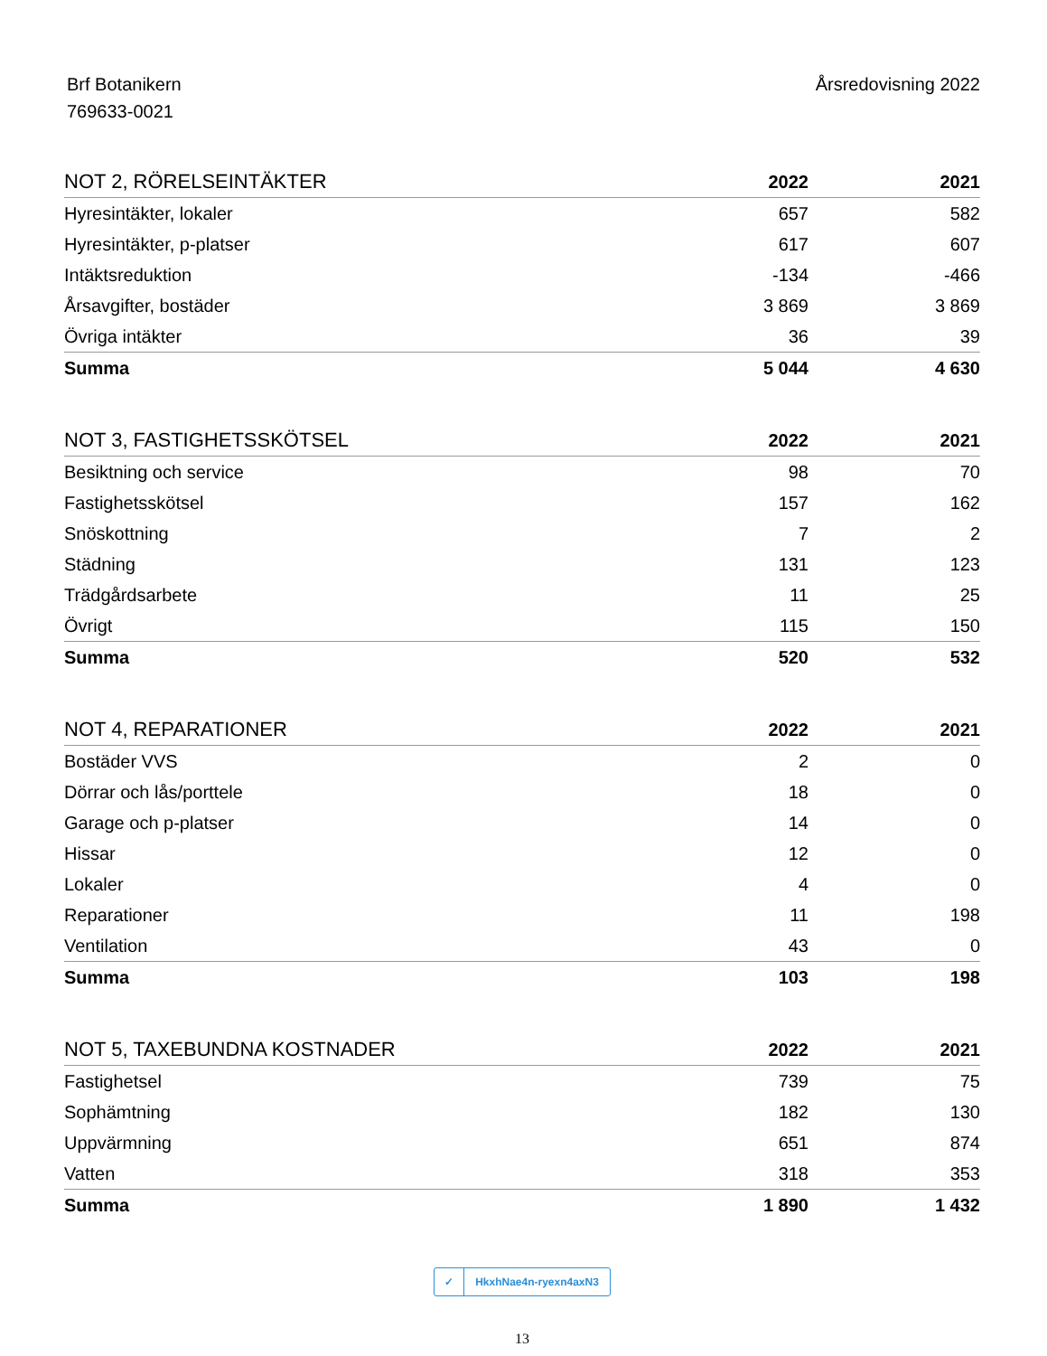Brf Botanikern
769633-0021
Årsredovisning 2022
| NOT 2, RÖRELSEINTÄKTER | 2022 | 2021 |
| --- | --- | --- |
| Hyresintäkter, lokaler | 657 | 582 |
| Hyresintäkter, p-platser | 617 | 607 |
| Intäktsreduktion | -134 | -466 |
| Årsavgifter, bostäder | 3 869 | 3 869 |
| Övriga intäkter | 36 | 39 |
| Summa | 5 044 | 4 630 |
| NOT 3, FASTIGHETSSKÖTSEL | 2022 | 2021 |
| --- | --- | --- |
| Besiktning och service | 98 | 70 |
| Fastighetsskötsel | 157 | 162 |
| Snöskottning | 7 | 2 |
| Städning | 131 | 123 |
| Trädgårdsarbete | 11 | 25 |
| Övrigt | 115 | 150 |
| Summa | 520 | 532 |
| NOT 4, REPARATIONER | 2022 | 2021 |
| --- | --- | --- |
| Bostäder VVS | 2 | 0 |
| Dörrar och lås/porttele | 18 | 0 |
| Garage och p-platser | 14 | 0 |
| Hissar | 12 | 0 |
| Lokaler | 4 | 0 |
| Reparationer | 11 | 198 |
| Ventilation | 43 | 0 |
| Summa | 103 | 198 |
| NOT 5, TAXEBUNDNA KOSTNADER | 2022 | 2021 |
| --- | --- | --- |
| Fastighetsel | 739 | 75 |
| Sophämtning | 182 | 130 |
| Uppvärmning | 651 | 874 |
| Vatten | 318 | 353 |
| Summa | 1 890 | 1 432 |
✓ HkxhNae4n-ryexn4axN3
13